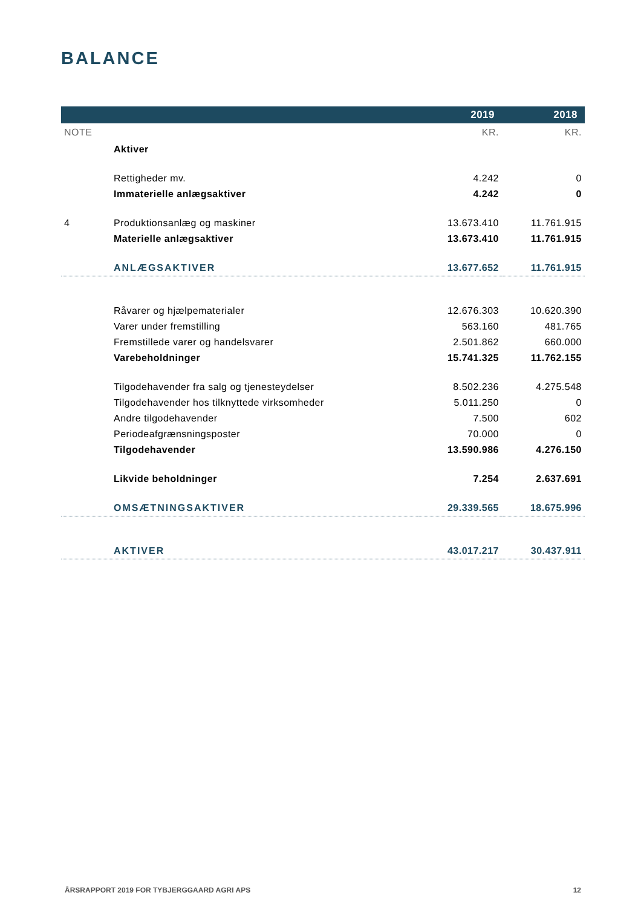BALANCE
| | | 2019 | 2018 |
| --- | --- | --- | --- |
| NOTE | | KR. | KR. |
| | Aktiver | | |
| | Rettigheder mv. | 4.242 | 0 |
| | Immaterielle anlægsaktiver | 4.242 | 0 |
| 4 | Produktionsanlæg og maskiner | 13.673.410 | 11.761.915 |
| | Materielle anlægsaktiver | 13.673.410 | 11.761.915 |
| | ANLÆGSAKTIVER | 13.677.652 | 11.761.915 |
| | Råvarer og hjælpematerialer | 12.676.303 | 10.620.390 |
| | Varer under fremstilling | 563.160 | 481.765 |
| | Fremstillede varer og handelsvarer | 2.501.862 | 660.000 |
| | Varebeholdninger | 15.741.325 | 11.762.155 |
| | Tilgodehavender fra salg og tjenesteydelser | 8.502.236 | 4.275.548 |
| | Tilgodehavender hos tilknyttede virksomheder | 5.011.250 | 0 |
| | Andre tilgodehavender | 7.500 | 602 |
| | Periodeafgrænsningsposter | 70.000 | 0 |
| | Tilgodehavender | 13.590.986 | 4.276.150 |
| | Likvide beholdninger | 7.254 | 2.637.691 |
| | OMSÆTNINGSAKTIVER | 29.339.565 | 18.675.996 |
| | AKTIVER | 43.017.217 | 30.437.911 |
ÅRSRAPPORT 2019 FOR TYBJERGGAARD AGRI APS 12